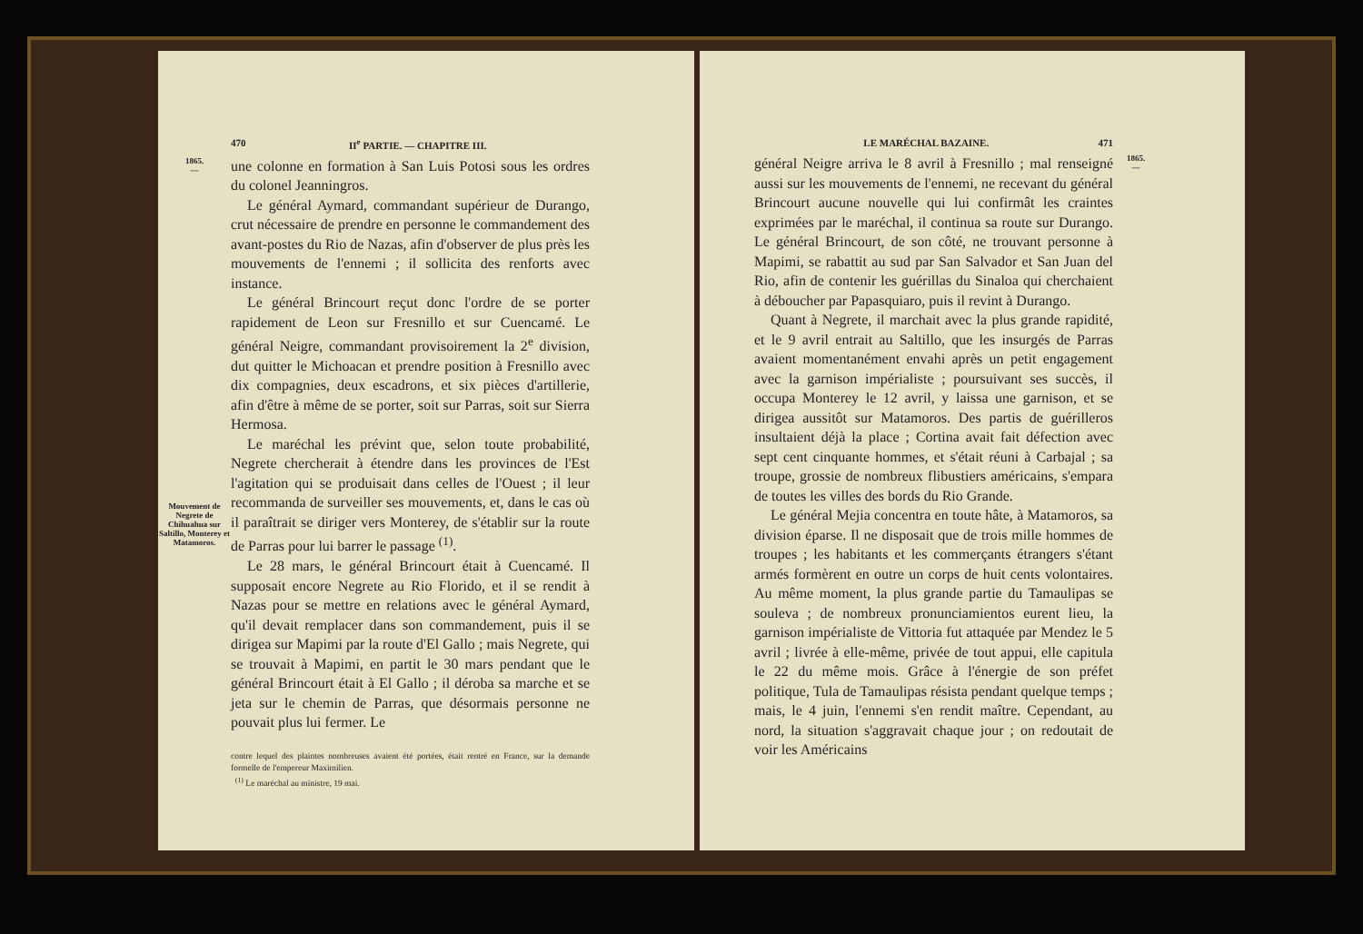470 II<sup>e</sup> PARTIE. — CHAPITRE III.
1865.
—
Mouvement de Negrete de Chihuahua sur Saltillo, Monterey et Matamoros.
une colonne en formation à San Luis Potosi sous les ordres du colonel Jeanningros.
Le général Aymard, commandant supérieur de Durango, crut nécessaire de prendre en personne le commandement des avant-postes du Rio de Nazas, afin d'observer de plus près les mouvements de l'ennemi ; il sollicita des renforts avec instance.
Le général Brincourt reçut donc l'ordre de se porter rapidement de Leon sur Fresnillo et sur Cuencamé. Le général Neigre, commandant provisoirement la 2<sup>e</sup> division, dut quitter le Michoacan et prendre position à Fresnillo avec dix compagnies, deux escadrons, et six pièces d'artillerie, afin d'être à même de se porter, soit sur Parras, soit sur Sierra Hermosa.
Le maréchal les prévint que, selon toute probabilité, Negrete chercherait à étendre dans les provinces de l'Est l'agitation qui se produisait dans celles de l'Ouest ; il leur recommanda de surveiller ses mouvements, et, dans le cas où il paraîtrait se diriger vers Monterey, de s'établir sur la route de Parras pour lui barrer le passage <sup>(1)</sup>.
Le 28 mars, le général Brincourt était à Cuencamé. Il supposait encore Negrete au Rio Florido, et il se rendit à Nazas pour se mettre en relations avec le général Aymard, qu'il devait remplacer dans son commandement, puis il se dirigea sur Mapimi par la route d'El Gallo ; mais Negrete, qui se trouvait à Mapimi, en partit le 30 mars pendant que le général Brincourt était à El Gallo ; il déroba sa marche et se jeta sur le chemin de Parras, que désormais personne ne pouvait plus lui fermer. Le
contre lequel des plaintes nombreuses avaient été portées, était rentré en France, sur la demande formelle de l'empereur Maximilien.
<sup>(1)</sup> Le maréchal au ministre, 19 mai.
LE MARÉCHAL BAZAINE. 471
général Neigre arriva le 8 avril à Fresnillo ; mal renseigné aussi sur les mouvements de l'ennemi, ne recevant du général Brincourt aucune nouvelle qui lui confirmât les craintes exprimées par le maréchal, il continua sa route sur Durango. Le général Brincourt, de son côté, ne trouvant personne à Mapimi, se rabattit au sud par San Salvador et San Juan del Rio, afin de contenir les guérillas du Sinaloa qui cherchaient à déboucher par Papasquiaro, puis il revint à Durango.
Quant à Negrete, il marchait avec la plus grande rapidité, et le 9 avril entrait au Saltillo, que les insurgés de Parras avaient momentanément envahi après un petit engagement avec la garnison impérialiste ; poursuivant ses succès, il occupa Monterey le 12 avril, y laissa une garnison, et se dirigea aussitôt sur Matamoros. Des partis de guérilleros insultaient déjà la place ; Cortina avait fait défection avec sept cent cinquante hommes, et s'était réuni à Carbajal ; sa troupe, grossie de nombreux flibustiers américains, s'empara de toutes les villes des bords du Rio Grande.
Le général Mejia concentra en toute hâte, à Matamoros, sa division éparse. Il ne disposait que de trois mille hommes de troupes ; les habitants et les commerçants étrangers s'étant armés formèrent en outre un corps de huit cents volontaires. Au même moment, la plus grande partie du Tamaulipas se souleva ; de nombreux pronunciamientos eurent lieu, la garnison impérialiste de Vittoria fut attaquée par Mendez le 5 avril ; livrée à elle-même, privée de tout appui, elle capitula le 22 du même mois. Grâce à l'énergie de son préfet politique, Tula de Tamaulipas résista pendant quelque temps ; mais, le 4 juin, l'ennemi s'en rendit maître. Cependant, au nord, la situation s'aggravait chaque jour ; on redoutait de voir les Américains
1865.
—